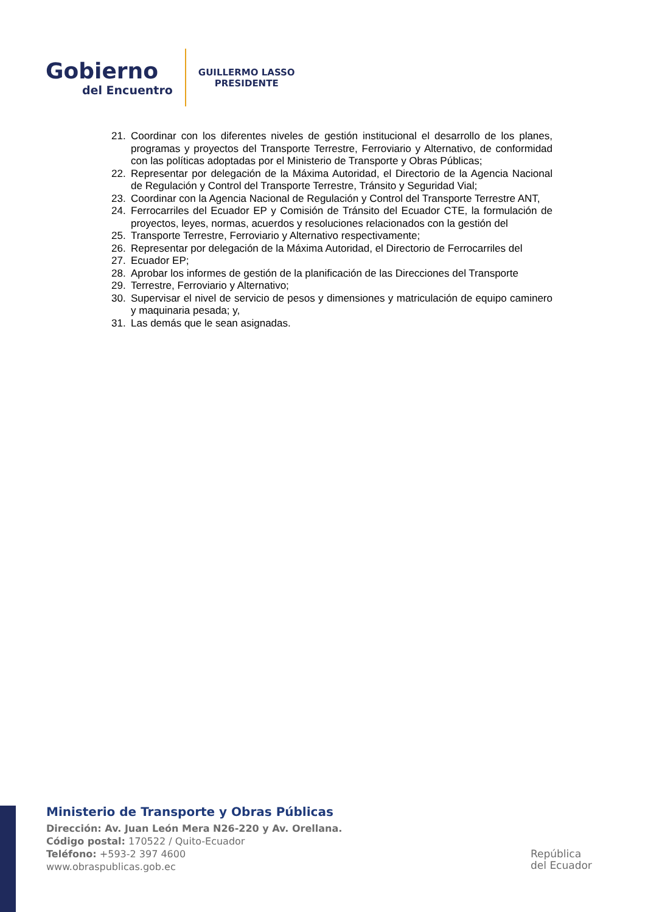Gobierno
del Encuentro
GUILLERMO LASSO
PRESIDENTE
21. Coordinar con los diferentes niveles de gestión institucional el desarrollo de los planes, programas y proyectos del Transporte Terrestre, Ferroviario y Alternativo, de conformidad con las políticas adoptadas por el Ministerio de Transporte y Obras Públicas;
22. Representar por delegación de la Máxima Autoridad, el Directorio de la Agencia Nacional de Regulación y Control del Transporte Terrestre, Tránsito y Seguridad Vial;
23. Coordinar con la Agencia Nacional de Regulación y Control del Transporte Terrestre ANT,
24. Ferrocarriles del Ecuador EP y Comisión de Tránsito del Ecuador CTE, la formulación de proyectos, leyes, normas, acuerdos y resoluciones relacionados con la gestión del
25. Transporte Terrestre, Ferroviario y Alternativo respectivamente;
26. Representar por delegación de la Máxima Autoridad, el Directorio de Ferrocarriles del
27. Ecuador EP;
28. Aprobar los informes de gestión de la planificación de las Direcciones del Transporte
29. Terrestre, Ferroviario y Alternativo;
30. Supervisar el nivel de servicio de pesos y dimensiones y matriculación de equipo caminero y maquinaria pesada; y,
31. Las demás que le sean asignadas.
Ministerio de Transporte y Obras Públicas
Dirección: Av. Juan León Mera N26-220 y Av. Orellana.
Código postal: 170522 / Quito-Ecuador
Teléfono: +593-2 397 4600
www.obraspublicas.gob.ec
República
del Ecuador